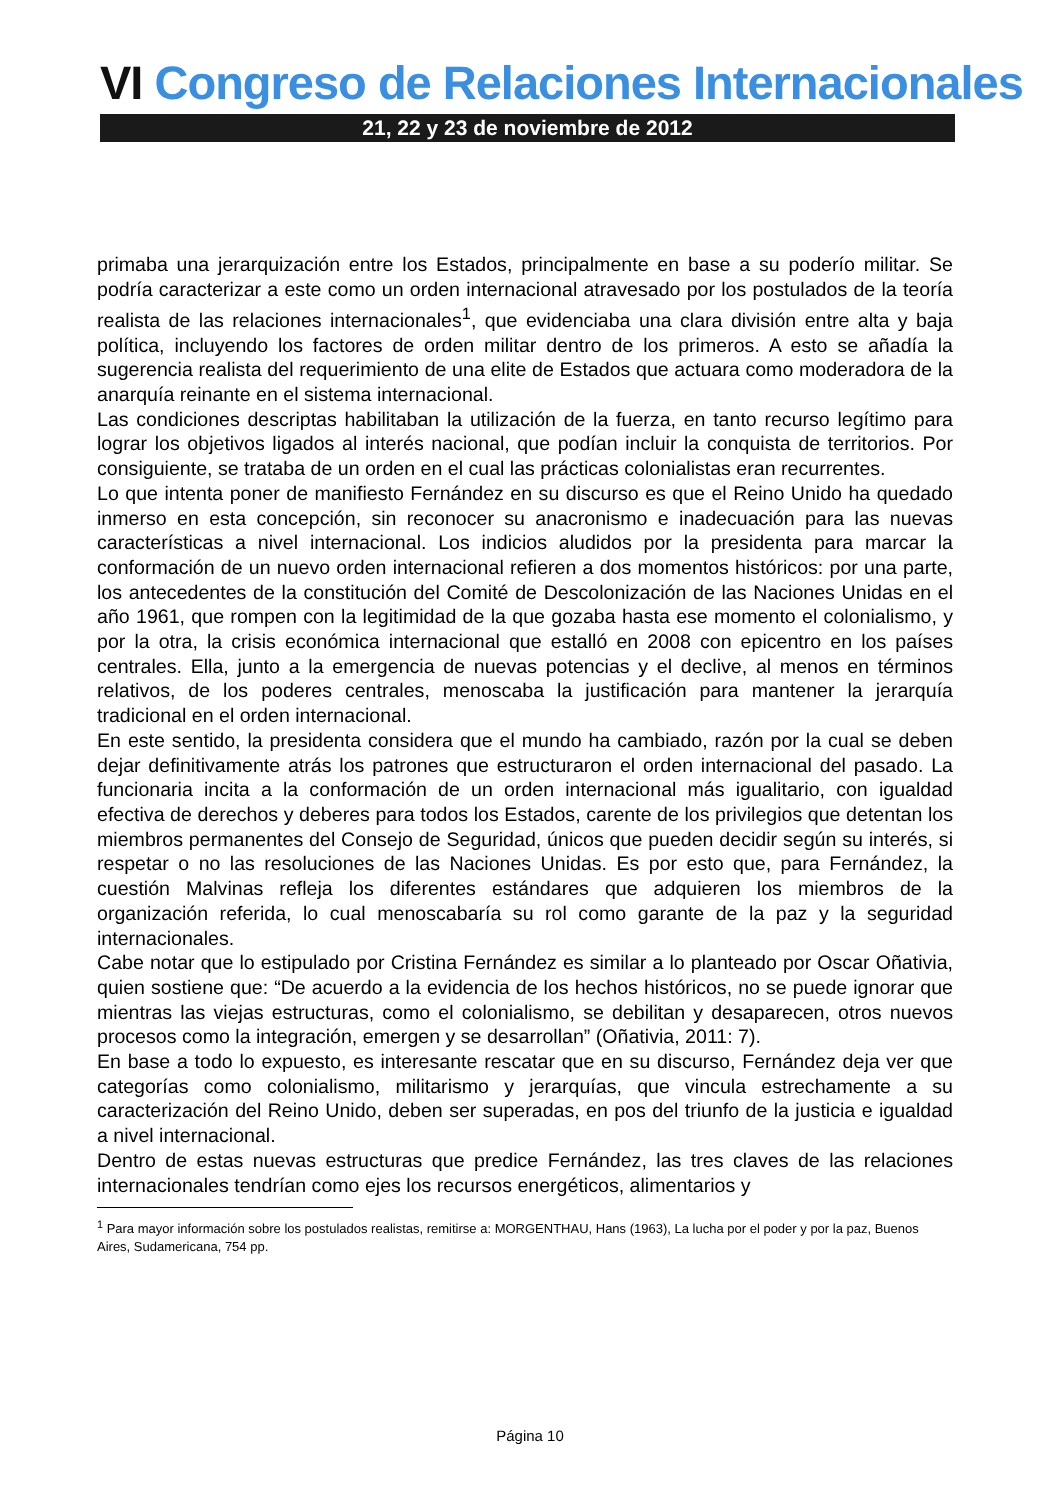VI Congreso de Relaciones Internacionales
21, 22 y 23 de noviembre de 2012
primaba una jerarquización entre los Estados, principalmente en base a su poderío militar. Se podría caracterizar a este como un orden internacional atravesado por los postulados de la teoría realista de las relaciones internacionales<sup>1</sup>, que evidenciaba una clara división entre alta y baja política, incluyendo los factores de orden militar dentro de los primeros. A esto se añadía la sugerencia realista del requerimiento de una elite de Estados que actuara como moderadora de la anarquía reinante en el sistema internacional.
Las condiciones descriptas habilitaban la utilización de la fuerza, en tanto recurso legítimo para lograr los objetivos ligados al interés nacional, que podían incluir la conquista de territorios. Por consiguiente, se trataba de un orden en el cual las prácticas colonialistas eran recurrentes.
Lo que intenta poner de manifiesto Fernández en su discurso es que el Reino Unido ha quedado inmerso en esta concepción, sin reconocer su anacronismo e inadecuación para las nuevas características a nivel internacional. Los indicios aludidos por la presidenta para marcar la conformación de un nuevo orden internacional refieren a dos momentos históricos: por una parte, los antecedentes de la constitución del Comité de Descolonización de las Naciones Unidas en el año 1961, que rompen con la legitimidad de la que gozaba hasta ese momento el colonialismo, y por la otra, la crisis económica internacional que estalló en 2008 con epicentro en los países centrales. Ella, junto a la emergencia de nuevas potencias y el declive, al menos en términos relativos, de los poderes centrales, menoscaba la justificación para mantener la jerarquía tradicional en el orden internacional.
En este sentido, la presidenta considera que el mundo ha cambiado, razón por la cual se deben dejar definitivamente atrás los patrones que estructuraron el orden internacional del pasado. La funcionaria incita a la conformación de un orden internacional más igualitario, con igualdad efectiva de derechos y deberes para todos los Estados, carente de los privilegios que detentan los miembros permanentes del Consejo de Seguridad, únicos que pueden decidir según su interés, si respetar o no las resoluciones de las Naciones Unidas. Es por esto que, para Fernández, la cuestión Malvinas refleja los diferentes estándares que adquieren los miembros de la organización referida, lo cual menoscabaría su rol como garante de la paz y la seguridad internacionales.
Cabe notar que lo estipulado por Cristina Fernández es similar a lo planteado por Oscar Oñativia, quien sostiene que: “De acuerdo a la evidencia de los hechos históricos, no se puede ignorar que mientras las viejas estructuras, como el colonialismo, se debilitan y desaparecen, otros nuevos procesos como la integración, emergen y se desarrollan” (Oñativia, 2011: 7).
En base a todo lo expuesto, es interesante rescatar que en su discurso, Fernández deja ver que categorías como colonialismo, militarismo y jerarquías, que vincula estrechamente a su caracterización del Reino Unido, deben ser superadas, en pos del triunfo de la justicia e igualdad a nivel internacional.
Dentro de estas nuevas estructuras que predice Fernández, las tres claves de las relaciones internacionales tendrían como ejes los recursos energéticos, alimentarios y
<sup>1</sup> Para mayor información sobre los postulados realistas, remitirse a: MORGENTHAU, Hans (1963), La lucha por el poder y por la paz, Buenos Aires, Sudamericana, 754 pp.
Página 10